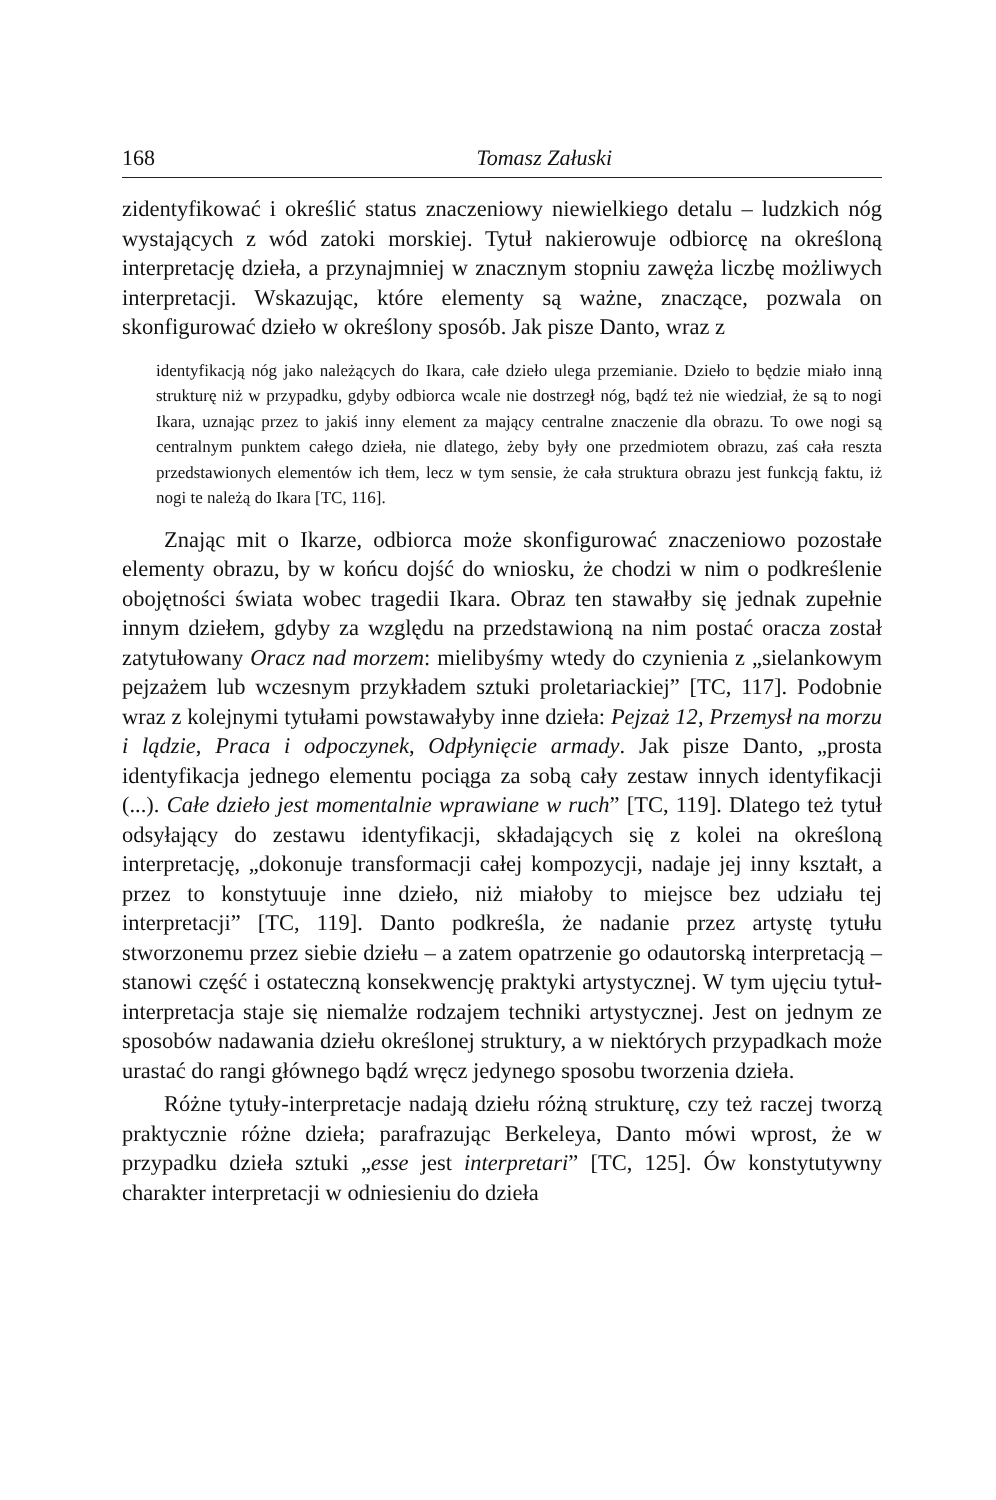168 Tomasz Załuski
zidentyfikować i określić status znaczeniowy niewielkiego detalu – ludzkich nóg wystających z wód zatoki morskiej. Tytuł nakierowuje odbiorcę na określoną interpretację dzieła, a przynajmniej w znacznym stopniu zawęża liczbę możliwych interpretacji. Wskazując, które elementy są ważne, znaczące, pozwala on skonfigurować dzieło w określony sposób. Jak pisze Danto, wraz z
identyfikacją nóg jako należących do Ikara, całe dzieło ulega przemianie. Dzieło to będzie miało inną strukturę niż w przypadku, gdyby odbiorca wcale nie dostrzegł nóg, bądź też nie wiedział, że są to nogi Ikara, uznając przez to jakiś inny element za mający centralne znaczenie dla obrazu. To owe nogi są centralnym punktem całego dzieła, nie dlatego, żeby były one przedmiotem obrazu, zaś cała reszta przedstawionych elementów ich tłem, lecz w tym sensie, że cała struktura obrazu jest funkcją faktu, iż nogi te należą do Ikara [TC, 116].
Znając mit o Ikarze, odbiorca może skonfigurować znaczeniowo pozostałe elementy obrazu, by w końcu dojść do wniosku, że chodzi w nim o podkreślenie obojętności świata wobec tragedii Ikara. Obraz ten stawałby się jednak zupełnie innym dziełem, gdyby za względu na przedstawioną na nim postać oracza został zatytułowany Oracz nad morzem: mielibyśmy wtedy do czynienia z „sielankowym pejzażem lub wczesnym przykładem sztuki proletariackiej” [TC, 117]. Podobnie wraz z kolejnymi tytułami powstawałyby inne dzieła: Pejzaż 12, Przemysł na morzu i lądzie, Praca i odpoczynek, Odpłynięcie armady. Jak pisze Danto, „prosta identyfikacja jednego elementu pociąga za sobą cały zestaw innych identyfikacji (...). Całe dzieło jest momentalnie wprawiane w ruch” [TC, 119]. Dlatego też tytuł odsyłający do zestawu identyfikacji, składających się z kolei na określoną interpretację, „dokonuje transformacji całej kompozycji, nadaje jej inny kształt, a przez to konstytuuje inne dzieło, niż miałoby to miejsce bez udziału tej interpretacji” [TC, 119]. Danto podkreśla, że nadanie przez artystę tytułu stworzonemu przez siebie dziełu – a zatem opatrzenie go odautorską interpretacją – stanowi część i ostateczną konsekwencję praktyki artystycznej. W tym ujęciu tytuł-interpretacja staje się niemalże rodzajem techniki artystycznej. Jest on jednym ze sposobów nadawania dziełu określonej struktury, a w niektórych przypadkach może urastać do rangi głównego bądź wręcz jedynego sposobu tworzenia dzieła.
Różne tytuły-interpretacje nadają dziełu różną strukturę, czy też raczej tworzą praktycznie różne dzieła; parafrazując Berkeleya, Danto mówi wprost, że w przypadku dzieła sztuki „esse jest interpretari” [TC, 125]. Ów konstytutywny charakter interpretacji w odniesieniu do dzieła